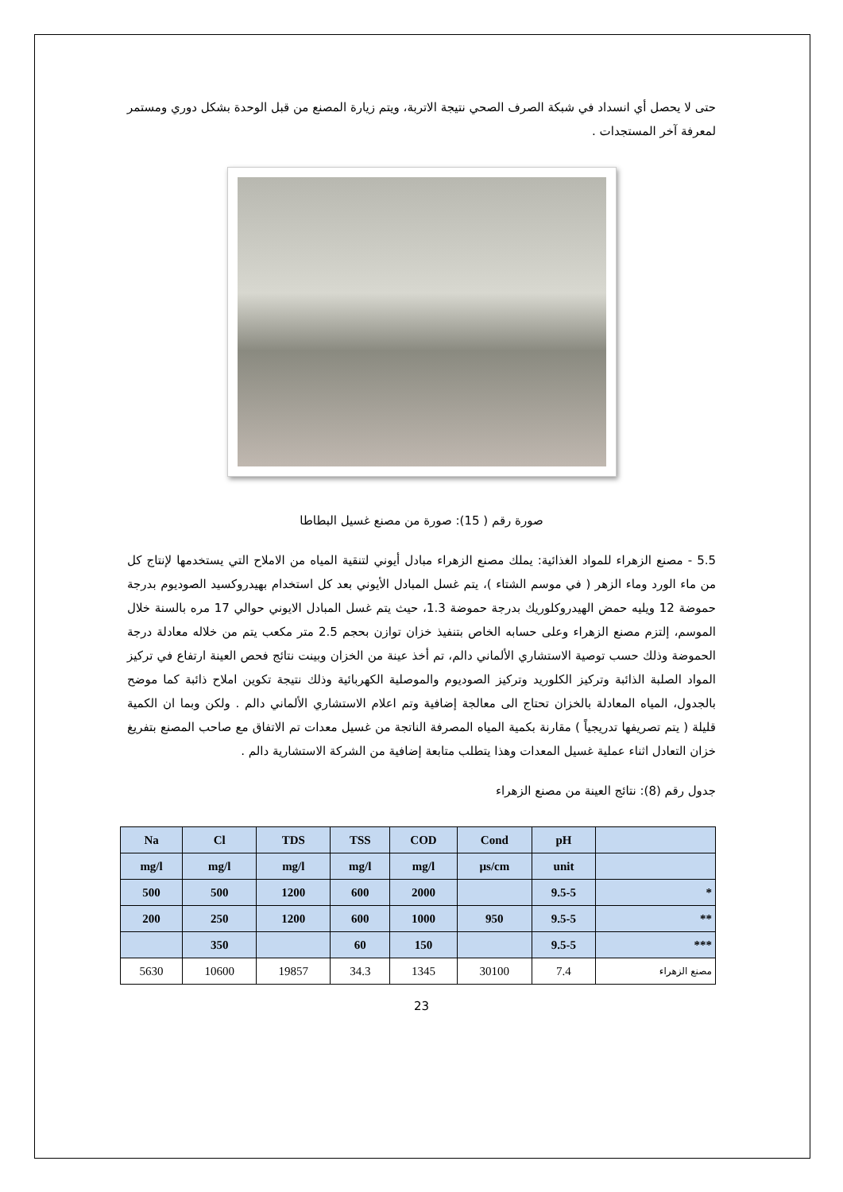حتى لا يحصل أي انسداد في شبكة الصرف الصحي نتيجة الاتربة، ويتم زيارة المصنع من قبل الوحدة بشكل دوري ومستمر لمعرفة آخر المستجدات .
صورة رقم ( 15): صورة من مصنع غسيل البطاطا
5.5 - مصنع الزهراء للمواد الغذائية: يملك مصنع الزهراء مبادل أيوني لتنقية المياه من الاملاح التي يستخدمها لإنتاج كل من ماء الورد وماء الزهر ( في موسم الشتاء )، يتم غسل المبادل الأيوني بعد كل استخدام بهيدروكسيد الصوديوم بدرجة حموضة 12 ويليه حمض الهيدروكلوريك بدرجة حموضة 1.3، حيث يتم غسل المبادل الايوني حوالي 17 مره بالسنة خلال الموسم، إلتزم مصنع الزهراء وعلى حسابه الخاص بتنفيذ خزان توازن بحجم 2.5 متر مكعب يتم من خلاله معادلة درجة الحموضة وذلك حسب توصية الاستشاري الألماني دالم، تم أخذ عينة من الخزان وبينت نتائج فحص العينة ارتفاع في تركيز المواد الصلبة الذائبة وتركيز الكلوريد وتركيز الصوديوم والموصلية الكهربائية وذلك نتيجة تكوين املاح ذائبة كما موضح بالجدول، المياه المعادلة بالخزان تحتاج الى معالجة إضافية وتم اعلام الاستشاري الألماني دالم . ولكن وبما ان الكمية قليلة ( يتم تصريفها تدريجياً ) مقارنة بكمية المياه المصرفة الناتجة من غسيل معدات تم الاتفاق مع صاحب المصنع بتفريغ خزان التعادل اثناء عملية غسيل المعدات وهذا يتطلب متابعة إضافية من الشركة الاستشارية دالم .
جدول رقم (8): نتائج العينة من مصنع الزهراء
| Na | Cl | TDS | TSS | COD | Cond | pH | |
| --- | --- | --- | --- | --- | --- | --- | --- |
| mg/l | mg/l | mg/l | mg/l | mg/l | µs/cm | unit | |
| 500 | 500 | 1200 | 600 | 2000 | | 9.5-5 | * |
| 200 | 250 | 1200 | 600 | 1000 | 950 | 9.5-5 | ** |
| | 350 | | 60 | 150 | | 9.5-5 | *** |
| 5630 | 10600 | 19857 | 34.3 | 1345 | 30100 | 7.4 | مصنع الزهراء |
23